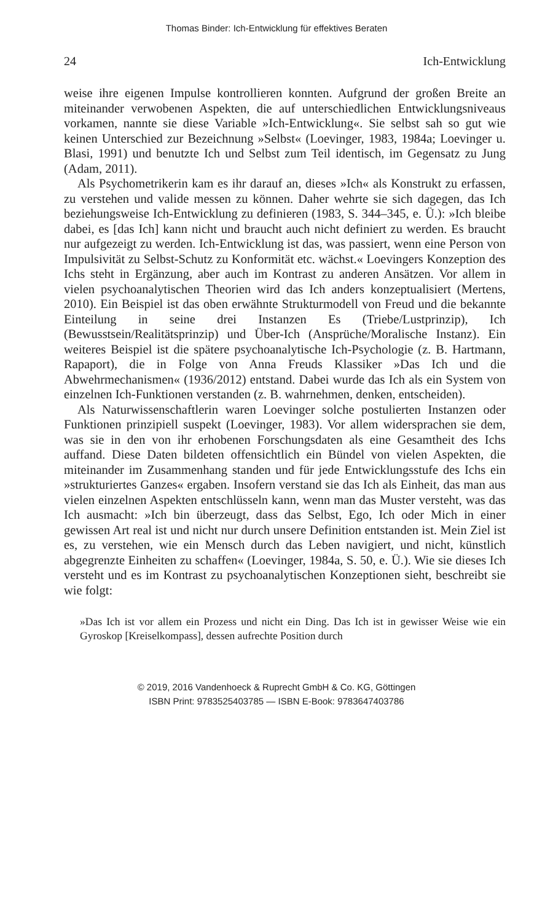Thomas Binder: Ich-Entwicklung für effektives Beraten
24 Ich-Entwicklung
weise ihre eigenen Impulse kontrollieren konnten. Aufgrund der großen Breite an miteinander verwobenen Aspekten, die auf unterschiedlichen Entwicklungsniveaus vorkamen, nannte sie diese Variable »Ich-Entwicklung«. Sie selbst sah so gut wie keinen Unterschied zur Bezeichnung »Selbst« (Loevinger, 1983, 1984a; Loevinger u. Blasi, 1991) und benutzte Ich und Selbst zum Teil identisch, im Gegensatz zu Jung (Adam, 2011).
Als Psychometrikerin kam es ihr darauf an, dieses »Ich« als Konstrukt zu erfassen, zu verstehen und valide messen zu können. Daher wehrte sie sich dagegen, das Ich beziehungsweise Ich-Entwicklung zu definieren (1983, S. 344–345, e. Ü.): »Ich bleibe dabei, es [das Ich] kann nicht und braucht auch nicht definiert zu werden. Es braucht nur aufgezeigt zu werden. Ich-Entwicklung ist das, was passiert, wenn eine Person von Impulsivität zu Selbst-Schutz zu Konformität etc. wächst.« Loevingers Konzeption des Ichs steht in Ergänzung, aber auch im Kontrast zu anderen Ansätzen. Vor allem in vielen psychoanalytischen Theorien wird das Ich anders konzeptualisiert (Mertens, 2010). Ein Beispiel ist das oben erwähnte Strukturmodell von Freud und die bekannte Einteilung in seine drei Instanzen Es (Triebe/Lustprinzip), Ich (Bewusstsein/Realitätsprinzip) und Über-Ich (Ansprüche/Moralische Instanz). Ein weiteres Beispiel ist die spätere psychoanalytische Ich-Psychologie (z. B. Hartmann, Rapaport), die in Folge von Anna Freuds Klassiker »Das Ich und die Abwehrmechanismen« (1936/2012) entstand. Dabei wurde das Ich als ein System von einzelnen Ich-Funktionen verstanden (z. B. wahrnehmen, denken, entscheiden).
Als Naturwissenschaftlerin waren Loevinger solche postulierten Instanzen oder Funktionen prinzipiell suspekt (Loevinger, 1983). Vor allem widersprachen sie dem, was sie in den von ihr erhobenen Forschungsdaten als eine Gesamtheit des Ichs auffand. Diese Daten bildeten offensichtlich ein Bündel von vielen Aspekten, die miteinander im Zusammenhang standen und für jede Entwicklungsstufe des Ichs ein »strukturiertes Ganzes« ergaben. Insofern verstand sie das Ich als Einheit, das man aus vielen einzelnen Aspekten entschlüsseln kann, wenn man das Muster versteht, was das Ich ausmacht: »Ich bin überzeugt, dass das Selbst, Ego, Ich oder Mich in einer gewissen Art real ist und nicht nur durch unsere Definition entstanden ist. Mein Ziel ist es, zu verstehen, wie ein Mensch durch das Leben navigiert, und nicht, künstlich abgegrenzte Einheiten zu schaffen« (Loevinger, 1984a, S. 50, e. Ü.). Wie sie dieses Ich versteht und es im Kontrast zu psychoanalytischen Konzeptionen sieht, beschreibt sie wie folgt:
»Das Ich ist vor allem ein Prozess und nicht ein Ding. Das Ich ist in gewisser Weise wie ein Gyroskop [Kreiselkompass], dessen aufrechte Position durch
© 2019, 2016 Vandenhoeck & Ruprecht GmbH & Co. KG, Göttingen
ISBN Print: 9783525403785 — ISBN E-Book: 9783647403786